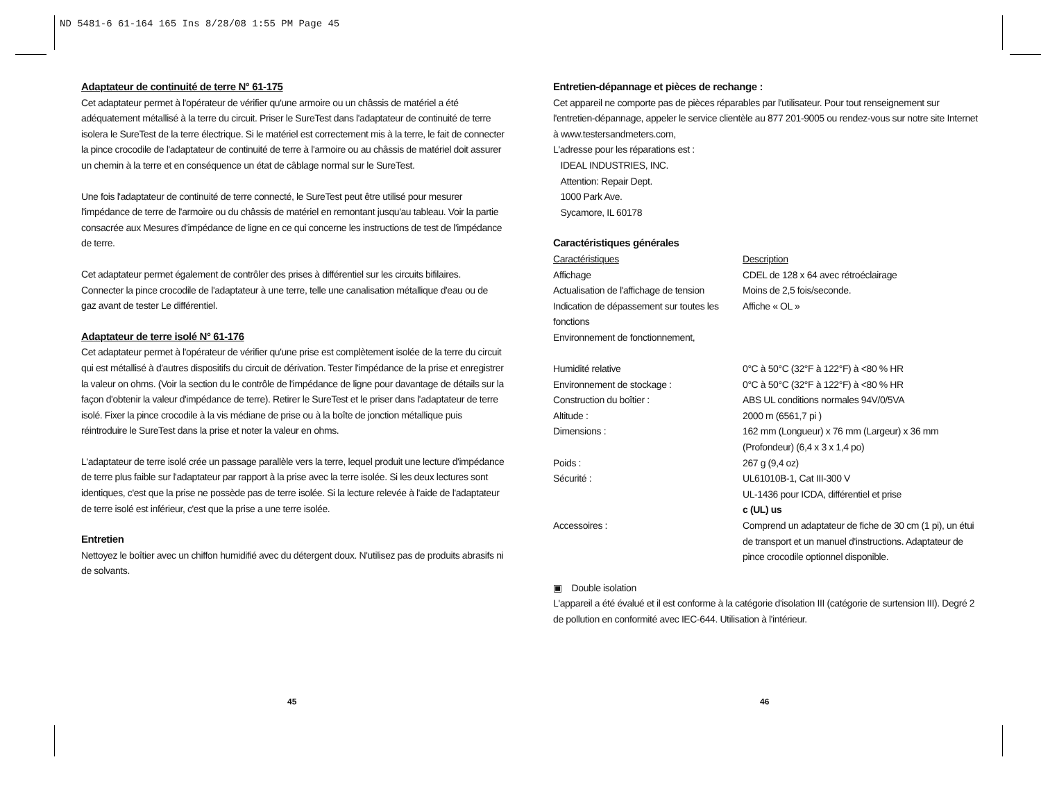ND 5481-6 61-164 165 Ins 8/28/08 1:55 PM Page 45
Adaptateur de continuité de terre N° 61-175
Cet adaptateur permet à l'opérateur de vérifier qu'une armoire ou un châssis de matériel a été adéquatement métallisé à la terre du circuit. Priser le SureTest dans l'adaptateur de continuité de terre isolera le SureTest de la terre électrique. Si le matériel est correctement mis à la terre, le fait de connecter la pince crocodile de l'adaptateur de continuité de terre à l'armoire ou au châssis de matériel doit assurer un chemin à la terre et en conséquence un état de câblage normal sur le SureTest.
Une fois l'adaptateur de continuité de terre connecté, le SureTest peut être utilisé pour mesurer l'impédance de terre de l'armoire ou du châssis de matériel en remontant jusqu'au tableau. Voir la partie consacrée aux Mesures d'impédance de ligne en ce qui concerne les instructions de test de l'impédance de terre.
Cet adaptateur permet également de contrôler des prises à différentiel sur les circuits bifilaires. Connecter la pince crocodile de l'adaptateur à une terre, telle une canalisation métallique d'eau ou de gaz avant de tester Le différentiel.
Adaptateur de terre isolé N° 61-176
Cet adaptateur permet à l'opérateur de vérifier qu'une prise est complètement isolée de la terre du circuit qui est métallisé à d'autres dispositifs du circuit de dérivation. Tester l'impédance de la prise et enregistrer la valeur on ohms. (Voir la section du le contrôle de l'impédance de ligne pour davantage de détails sur la façon d'obtenir la valeur d'impédance de terre). Retirer le SureTest et le priser dans l'adaptateur de terre isolé. Fixer la pince crocodile à la vis médiane de prise ou à la boîte de jonction métallique puis réintroduire le SureTest dans la prise et noter la valeur en ohms.
L'adaptateur de terre isolé crée un passage parallèle vers la terre, lequel produit une lecture d'impédance de terre plus faible sur l'adaptateur par rapport à la prise avec la terre isolée. Si les deux lectures sont identiques, c'est que la prise ne possède pas de terre isolée. Si la lecture relevée à l'aide de l'adaptateur de terre isolé est inférieur, c'est que la prise a une terre isolée.
Entretien
Nettoyez le boîtier avec un chiffon humidifié avec du détergent doux. N'utilisez pas de produits abrasifs ni de solvants.
Entretien-dépannage et pièces de rechange :
Cet appareil ne comporte pas de pièces réparables par l'utilisateur. Pour tout renseignement sur l'entretien-dépannage, appeler le service clientèle au 877 201-9005 ou rendez-vous sur notre site Internet à www.testersandmeters.com,
L'adresse pour les réparations est :
IDEAL INDUSTRIES, INC.
Attention: Repair Dept.
1000 Park Ave.
Sycamore, IL 60178
Caractéristiques générales
| Caractéristiques | Description |
| Affichage | CDEL de 128 x 64 avec rétroéclairage |
| Actualisation de l'affichage de tension | Moins de 2,5 fois/seconde. |
| Indication de dépassement sur toutes les fonctions | Affiche « OL » |
| Environnement de fonctionnement, | |
| Humidité relative | 0°C à 50°C (32°F à 122°F) à <80 % HR |
| Environnement de stockage : | 0°C à 50°C (32°F à 122°F) à <80 % HR |
| Construction du boîtier : | ABS UL conditions normales 94V/0/5VA |
| Altitude : | 2000 m (6561,7 pi ) |
| Dimensions : | 162 mm (Longueur) x 76 mm (Largeur) x 36 mm (Profondeur) (6,4 x 3 x 1,4 po) |
| Poids : | 267 g (9,4 oz) |
| Sécurité : | UL61010B-1, Cat III-300 V UL-1436 pour ICDA, différentiel et prise c (UL) us |
| Accessoires : | Comprend un adaptateur de fiche de 30 cm (1 pi), un étui de transport et un manuel d'instructions. Adaptateur de pince crocodile optionnel disponible. |
▣ Double isolation
L'appareil a été évalué et il est conforme à la catégorie d'isolation III (catégorie de surtension III). Degré 2 de pollution en conformité avec IEC-644. Utilisation à l'intérieur.
45 46